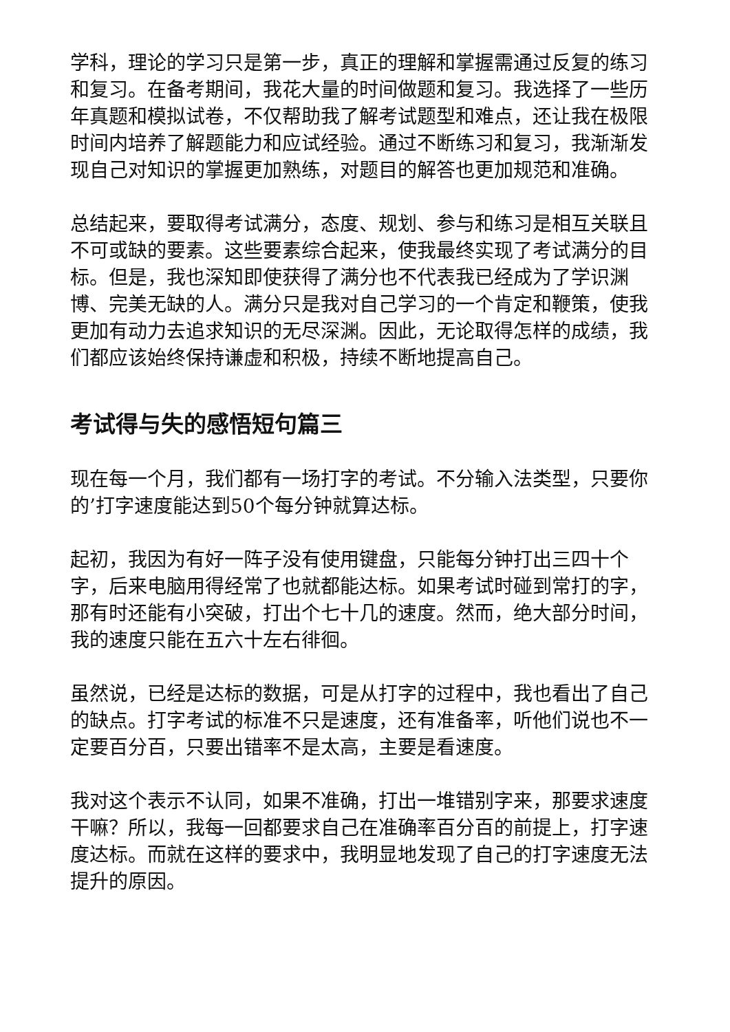学科，理论的学习只是第一步，真正的理解和掌握需通过反复的练习和复习。在备考期间，我花大量的时间做题和复习。我选择了一些历年真题和模拟试卷，不仅帮助我了解考试题型和难点，还让我在极限时间内培养了解题能力和应试经验。通过不断练习和复习，我渐渐发现自己对知识的掌握更加熟练，对题目的解答也更加规范和准确。
总结起来，要取得考试满分，态度、规划、参与和练习是相互关联且不可或缺的要素。这些要素综合起来，使我最终实现了考试满分的目标。但是，我也深知即使获得了满分也不代表我已经成为了学识渊博、完美无缺的人。满分只是我对自己学习的一个肯定和鞭策，使我更加有动力去追求知识的无尽深渊。因此，无论取得怎样的成绩，我们都应该始终保持谦虚和积极，持续不断地提高自己。
考试得与失的感悟短句篇三
现在每一个月，我们都有一场打字的考试。不分输入法类型，只要你的’打字速度能达到50个每分钟就算达标。
起初，我因为有好一阵子没有使用键盘，只能每分钟打出三四十个字，后来电脑用得经常了也就都能达标。如果考试时碰到常打的字，那有时还能有小突破，打出个七十几的速度。然而，绝大部分时间，我的速度只能在五六十左右徘徊。
虽然说，已经是达标的数据，可是从打字的过程中，我也看出了自己的缺点。打字考试的标准不只是速度，还有准备率，听他们说也不一定要百分百，只要出错率不是太高，主要是看速度。
我对这个表示不认同，如果不准确，打出一堆错别字来，那要求速度干嘛？所以，我每一回都要求自己在准确率百分百的前提上，打字速度达标。而就在这样的要求中，我明显地发现了自己的打字速度无法提升的原因。